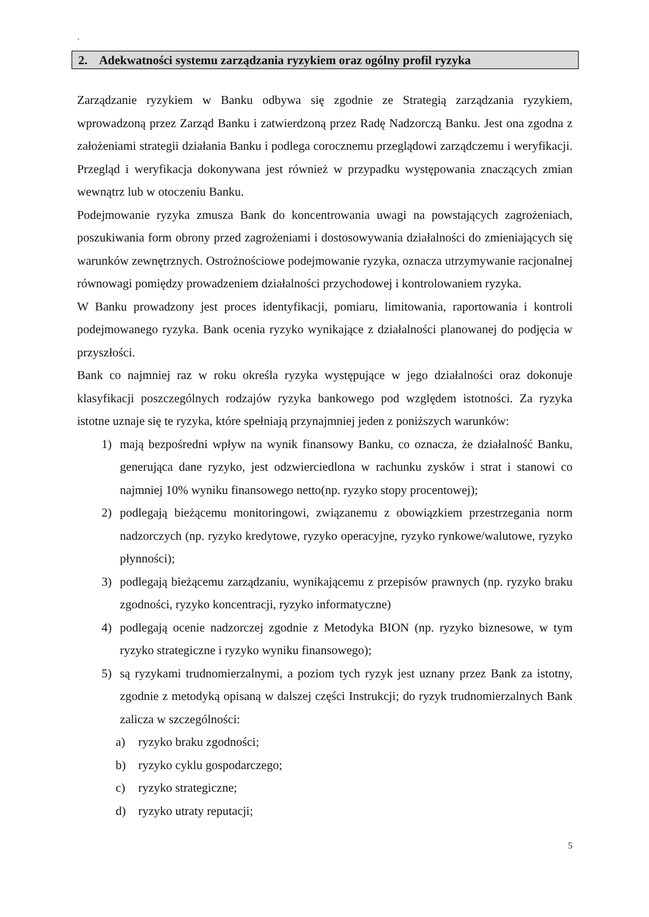`
2. Adekwatności systemu zarządzania ryzykiem oraz ogólny profil ryzyka
Zarządzanie ryzykiem w Banku odbywa się zgodnie ze Strategią zarządzania ryzykiem, wprowadzoną przez Zarząd Banku i zatwierdzoną przez Radę Nadzorczą Banku. Jest ona zgodna z założeniami strategii działania Banku i podlega corocznemu przeglądowi zarządczemu i weryfikacji. Przegląd i weryfikacja dokonywana jest również w przypadku występowania znaczących zmian wewnątrz lub w otoczeniu Banku.
Podejmowanie ryzyka zmusza Bank do koncentrowania uwagi na powstających zagrożeniach, poszukiwania form obrony przed zagrożeniami i dostosowywania działalności do zmieniających się warunków zewnętrznych. Ostrożnościowe podejmowanie ryzyka, oznacza utrzymywanie racjonalnej równowagi pomiędzy prowadzeniem działalności przychodowej i kontrolowaniem ryzyka.
W Banku prowadzony jest proces identyfikacji, pomiaru, limitowania, raportowania i kontroli podejmowanego ryzyka. Bank ocenia ryzyko wynikające z działalności planowanej do podjęcia w przyszłości.
Bank co najmniej raz w roku określa ryzyka występujące w jego działalności oraz dokonuje klasyfikacji poszczególnych rodzajów ryzyka bankowego pod względem istotności. Za ryzyka istotne uznaje się te ryzyka, które spełniają przynajmniej jeden z poniższych warunków:
1) mają bezpośredni wpływ na wynik finansowy Banku, co oznacza, że działalność Banku, generująca dane ryzyko, jest odzwierciedlona w rachunku zysków i strat i stanowi co najmniej 10% wyniku finansowego netto(np. ryzyko stopy procentowej);
2) podlegają bieżącemu monitoringowi, związanemu z obowiązkiem przestrzegania norm nadzorczych (np. ryzyko kredytowe, ryzyko operacyjne, ryzyko rynkowe/walutowe, ryzyko płynności);
3) podlegają bieżącemu zarządzaniu, wynikającemu z przepisów prawnych (np. ryzyko braku zgodności, ryzyko koncentracji, ryzyko informatyczne)
4) podlegają ocenie nadzorczej zgodnie z Metodyka BION (np. ryzyko biznesowe, w tym ryzyko strategiczne i ryzyko wyniku finansowego);
5) są ryzykami trudnomierzalnymi, a poziom tych ryzyk jest uznany przez Bank za istotny, zgodnie z metodyką opisaną w dalszej części Instrukcji; do ryzyk trudnomierzalnych Bank zalicza w szczególności:
a) ryzyko braku zgodności;
b) ryzyko cyklu gospodarczego;
c) ryzyko strategiczne;
d) ryzyko utraty reputacji;
5